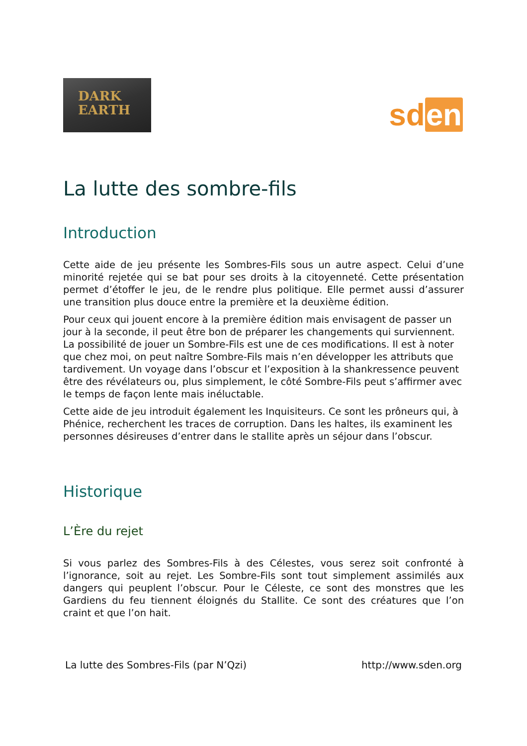DARK
EARTH
sden
La lutte des sombre-fils
Introduction
Cette aide de jeu présente les Sombres-Fils sous un autre aspect. Celui d’une minorité rejetée qui se bat pour ses droits à la citoyenneté. Cette présentation permet d’étoffer le jeu, de le rendre plus politique. Elle permet aussi d’assurer une transition plus douce entre la première et la deuxième édition.
Pour ceux qui jouent encore à la première édition mais envisagent de passer un jour à la seconde, il peut être bon de préparer les changements qui surviennent. La possibilité de jouer un Sombre-Fils est une de ces modifications. Il est à noter que chez moi, on peut naître Sombre-Fils mais n’en développer les attributs que tardivement. Un voyage dans l’obscur et l’exposition à la shankressence peuvent être des révélateurs ou, plus simplement, le côté Sombre-Fils peut s’affirmer avec le temps de façon lente mais inéluctable.
Cette aide de jeu introduit également les Inquisiteurs. Ce sont les prôneurs qui, à Phénice, recherchent les traces de corruption. Dans les haltes, ils examinent les personnes désireuses d’entrer dans le stallite après un séjour dans l’obscur.
Historique
L’Ère du rejet
Si vous parlez des Sombres-Fils à des Célestes, vous serez soit confronté à l’ignorance, soit au rejet. Les Sombre-Fils sont tout simplement assimilés aux dangers qui peuplent l’obscur. Pour le Céleste, ce sont des monstres que les Gardiens du feu tiennent éloignés du Stallite. Ce sont des créatures que l’on craint et que l’on hait.
La lutte des Sombres-Fils (par N’Qzi) http://www.sden.org